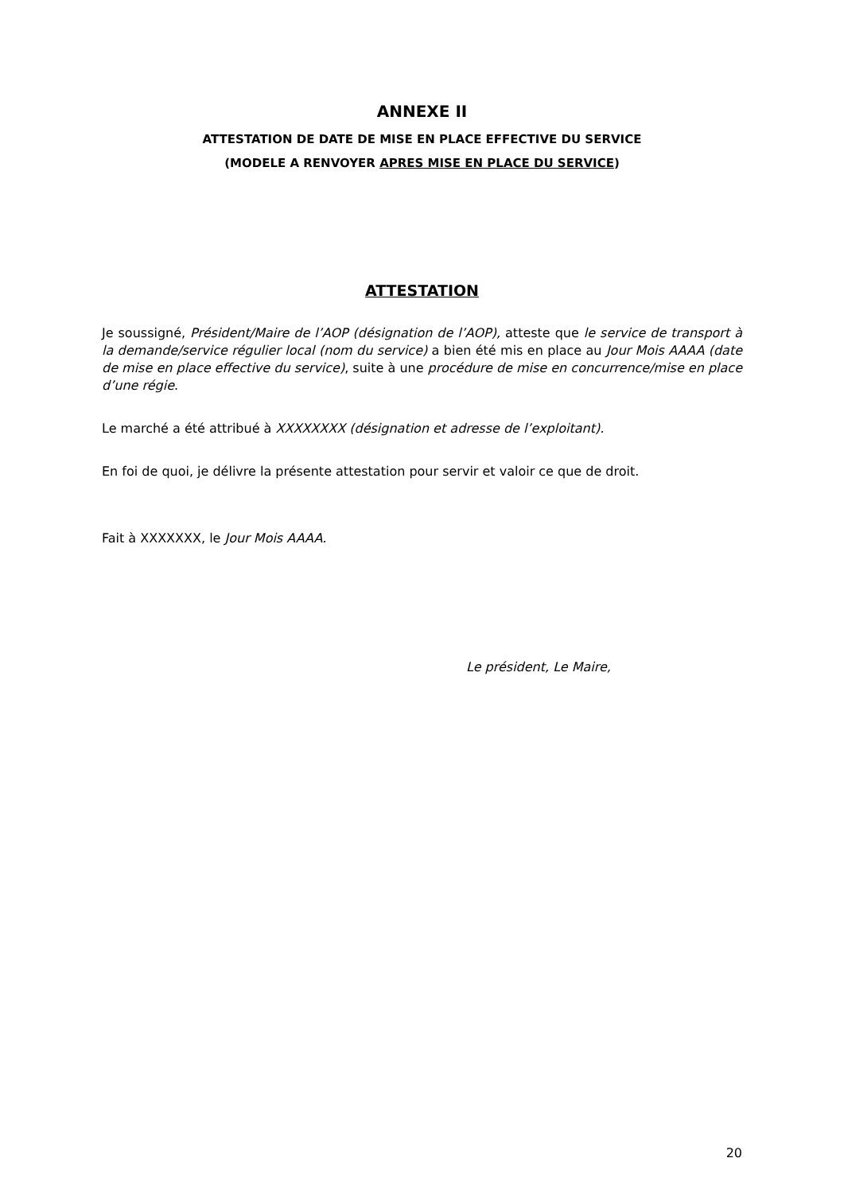ANNEXE II
ATTESTATION DE DATE DE MISE EN PLACE EFFECTIVE DU SERVICE
(MODELE A RENVOYER APRES MISE EN PLACE DU SERVICE)
ATTESTATION
Je soussigné, Président/Maire de l’AOP (désignation de l’AOP), atteste que le service de transport à la demande/service régulier local (nom du service) a bien été mis en place au Jour Mois AAAA (date de mise en place effective du service), suite à une procédure de mise en concurrence/mise en place d’une régie.
Le marché a été attribué à XXXXXXXX (désignation et adresse de l’exploitant).
En foi de quoi, je délivre la présente attestation pour servir et valoir ce que de droit.
Fait à XXXXXXX, le Jour Mois AAAA.
Le président, Le Maire,
20